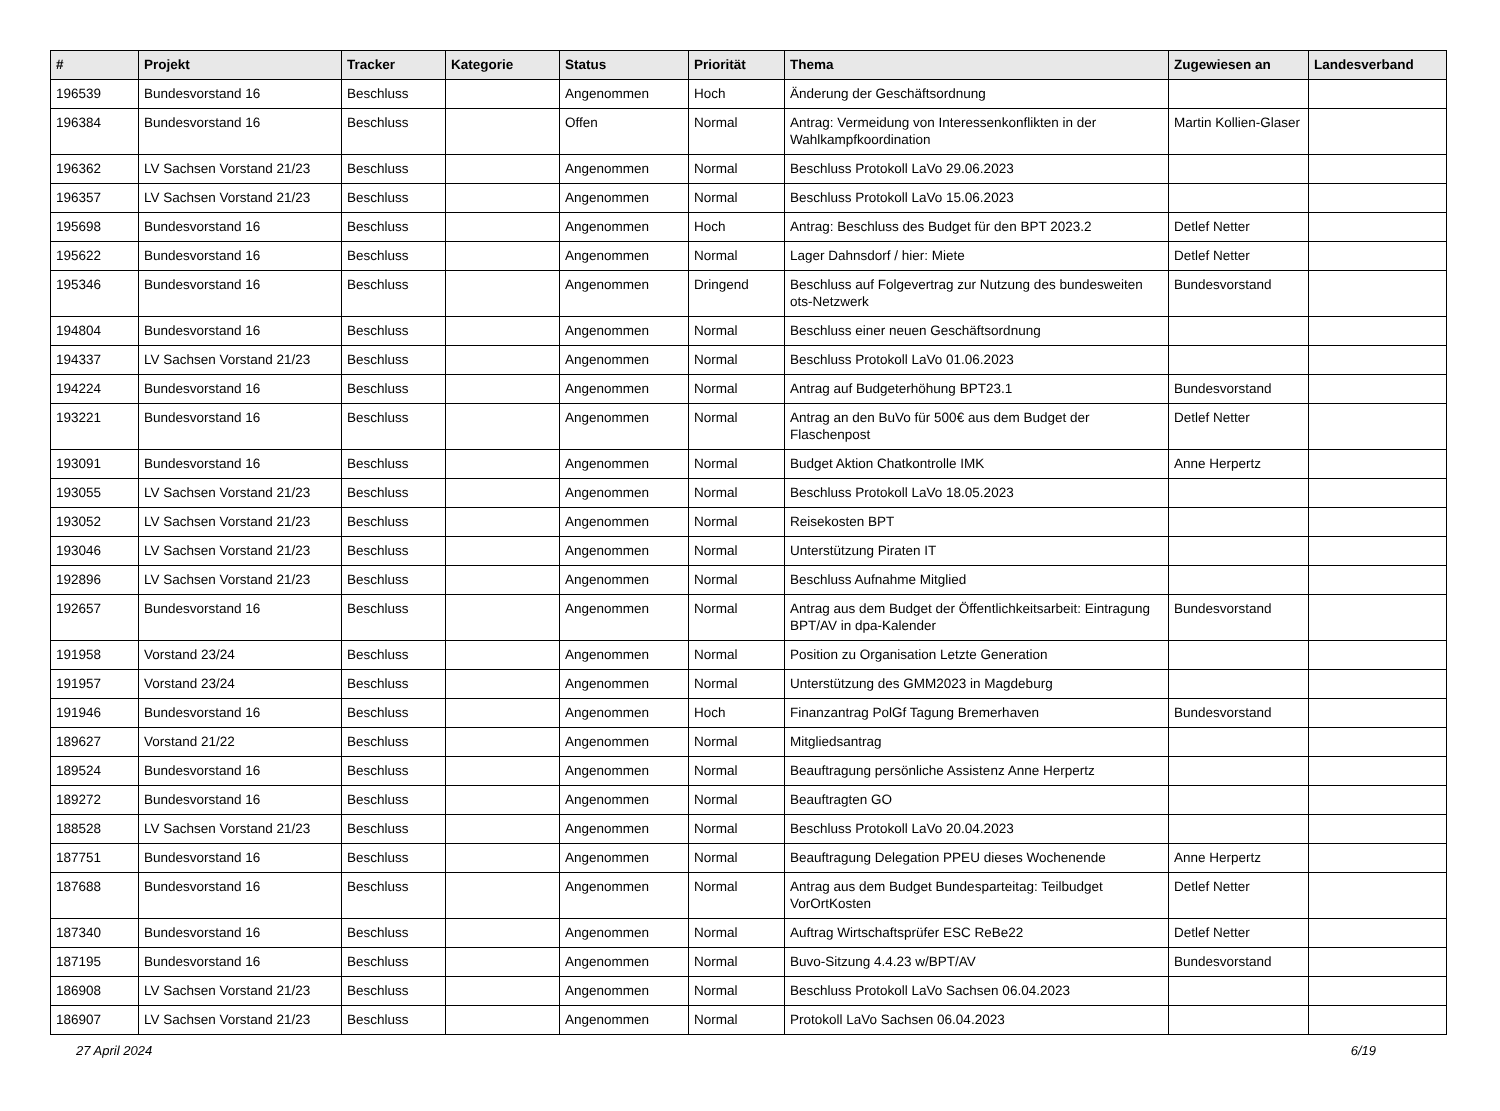| # | Projekt | Tracker | Kategorie | Status | Priorität | Thema | Zugewiesen an | Landesverband |
| --- | --- | --- | --- | --- | --- | --- | --- | --- |
| 196539 | Bundesvorstand 16 | Beschluss | | Angenommen | Hoch | Änderung der Geschäftsordnung | | |
| 196384 | Bundesvorstand 16 | Beschluss | | Offen | Normal | Antrag: Vermeidung von Interessenkonflikten in der Wahlkampfkoordination | Martin Kollien-Glaser | |
| 196362 | LV Sachsen Vorstand 21/23 | Beschluss | | Angenommen | Normal | Beschluss Protokoll LaVo 29.06.2023 | | |
| 196357 | LV Sachsen Vorstand 21/23 | Beschluss | | Angenommen | Normal | Beschluss Protokoll LaVo 15.06.2023 | | |
| 195698 | Bundesvorstand 16 | Beschluss | | Angenommen | Hoch | Antrag: Beschluss des Budget für den BPT 2023.2 | Detlef Netter | |
| 195622 | Bundesvorstand 16 | Beschluss | | Angenommen | Normal | Lager Dahnsdorf / hier: Miete | Detlef Netter | |
| 195346 | Bundesvorstand 16 | Beschluss | | Angenommen | Dringend | Beschluss auf Folgevertrag zur Nutzung des bundesweiten ots-Netzwerk | Bundesvorstand | |
| 194804 | Bundesvorstand 16 | Beschluss | | Angenommen | Normal | Beschluss einer neuen Geschäftsordnung | | |
| 194337 | LV Sachsen Vorstand 21/23 | Beschluss | | Angenommen | Normal | Beschluss Protokoll LaVo 01.06.2023 | | |
| 194224 | Bundesvorstand 16 | Beschluss | | Angenommen | Normal | Antrag auf Budgeterhöhung BPT23.1 | Bundesvorstand | |
| 193221 | Bundesvorstand 16 | Beschluss | | Angenommen | Normal | Antrag an den BuVo für 500€ aus dem Budget der Flaschenpost | Detlef Netter | |
| 193091 | Bundesvorstand 16 | Beschluss | | Angenommen | Normal | Budget Aktion Chatkontrolle IMK | Anne Herpertz | |
| 193055 | LV Sachsen Vorstand 21/23 | Beschluss | | Angenommen | Normal | Beschluss Protokoll LaVo 18.05.2023 | | |
| 193052 | LV Sachsen Vorstand 21/23 | Beschluss | | Angenommen | Normal | Reisekosten BPT | | |
| 193046 | LV Sachsen Vorstand 21/23 | Beschluss | | Angenommen | Normal | Unterstützung Piraten IT | | |
| 192896 | LV Sachsen Vorstand 21/23 | Beschluss | | Angenommen | Normal | Beschluss Aufnahme Mitglied | | |
| 192657 | Bundesvorstand 16 | Beschluss | | Angenommen | Normal | Antrag aus dem Budget der Öffentlichkeitsarbeit: Eintragung BPT/AV in dpa-Kalender | Bundesvorstand | |
| 191958 | Vorstand 23/24 | Beschluss | | Angenommen | Normal | Position zu Organisation Letzte Generation | | |
| 191957 | Vorstand 23/24 | Beschluss | | Angenommen | Normal | Unterstützung des GMM2023 in Magdeburg | | |
| 191946 | Bundesvorstand 16 | Beschluss | | Angenommen | Hoch | Finanzantrag PolGf Tagung Bremerhaven | Bundesvorstand | |
| 189627 | Vorstand 21/22 | Beschluss | | Angenommen | Normal | Mitgliedsantrag | | |
| 189524 | Bundesvorstand 16 | Beschluss | | Angenommen | Normal | Beauftragung persönliche Assistenz Anne Herpertz | | |
| 189272 | Bundesvorstand 16 | Beschluss | | Angenommen | Normal | Beauftragten GO | | |
| 188528 | LV Sachsen Vorstand 21/23 | Beschluss | | Angenommen | Normal | Beschluss Protokoll LaVo 20.04.2023 | | |
| 187751 | Bundesvorstand 16 | Beschluss | | Angenommen | Normal | Beauftragung Delegation PPEU dieses Wochenende | Anne Herpertz | |
| 187688 | Bundesvorstand 16 | Beschluss | | Angenommen | Normal | Antrag aus dem Budget Bundesparteitag: Teilbudget VorOrtKosten | Detlef Netter | |
| 187340 | Bundesvorstand 16 | Beschluss | | Angenommen | Normal | Auftrag Wirtschaftsprüfer ESC ReBe22 | Detlef Netter | |
| 187195 | Bundesvorstand 16 | Beschluss | | Angenommen | Normal | Buvo-Sitzung 4.4.23 w/BPT/AV | Bundesvorstand | |
| 186908 | LV Sachsen Vorstand 21/23 | Beschluss | | Angenommen | Normal | Beschluss Protokoll LaVo Sachsen 06.04.2023 | | |
| 186907 | LV Sachsen Vorstand 21/23 | Beschluss | | Angenommen | Normal | Protokoll LaVo Sachsen 06.04.2023 | | |
27 April 2024 6/19